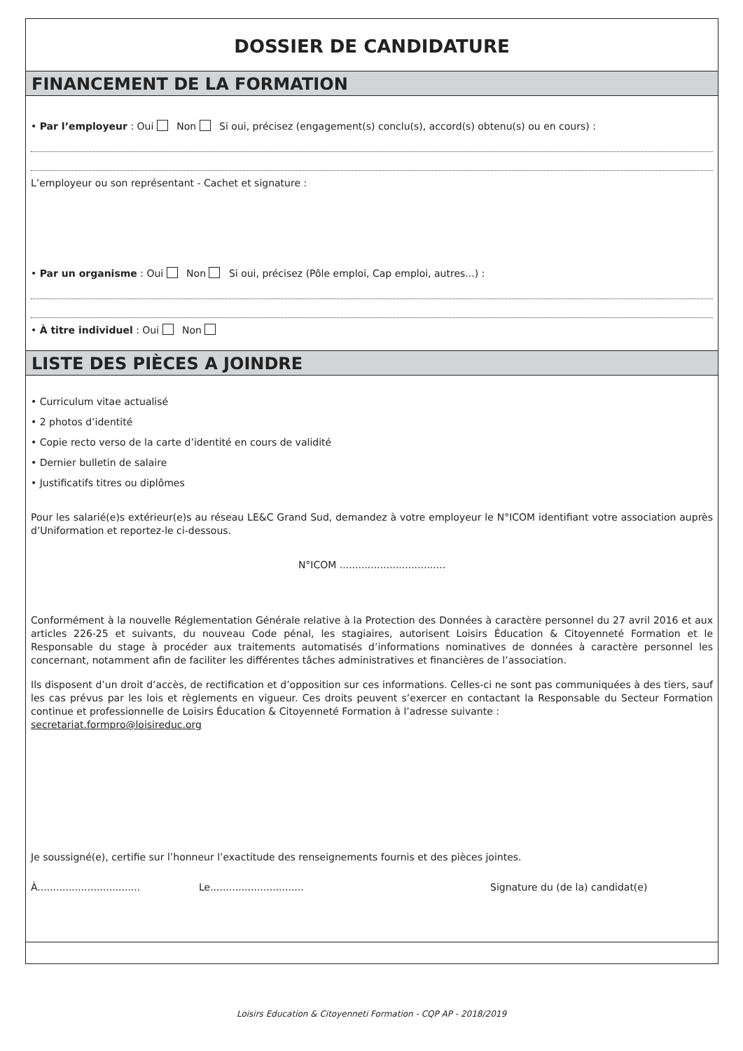DOSSIER DE CANDIDATURE
FINANCEMENT DE LA FORMATION
• Par l’employeur : Oui Non Si oui, précisez (engagement(s) conclu(s), accord(s) obtenu(s) ou en cours) :
L’employeur ou son représentant - Cachet et signature :
• Par un organisme : Oui Non Si oui, précisez (Pôle emploi, Cap emploi, autres...) :
• À titre individuel : Oui Non
LISTE DES PIÈCES A JOINDRE
• Curriculum vitae actualisé
• 2 photos d’identité
• Copie recto verso de la carte d’identité en cours de validité
• Dernier bulletin de salaire
• Justificatifs titres ou diplômes
Pour les salarié(e)s extérieur(e)s au réseau LE&C Grand Sud, demandez à votre employeur le N°ICOM identifiant votre association auprès d’Uniformation et reportez-le ci-dessous.
N°ICOM ..................................
Conformément à la nouvelle Réglementation Générale relative à la Protection des Données à caractère personnel du 27 avril 2016 et aux articles 226-25 et suivants, du nouveau Code pénal, les stagiaires, autorisent Loisirs Éducation & Citoyenneté Formation et le Responsable du stage à procéder aux traitements automatisés d’informations nominatives de données à caractère personnel les concernant, notamment afin de faciliter les différentes tâches administratives et financières de l’association.
Ils disposent d’un droit d’accès, de rectification et d’opposition sur ces informations. Celles-ci ne sont pas communiquées à des tiers, sauf les cas prévus par les lois et règlements en vigueur. Ces droits peuvent s’exercer en contactant la Responsable du Secteur Formation continue et professionnelle de Loisirs Éducation & Citoyenneté Formation à l’adresse suivante :
secretariat.formpro@loisireduc.org
Je soussigné(e), certifie sur l’honneur l’exactitude des renseignements fournis et des pièces jointes.
À................................. Le.............................. Signature du (de la) candidat(e)
Loisirs Education & Citoyenneti Formation - CQP AP - 2018/2019